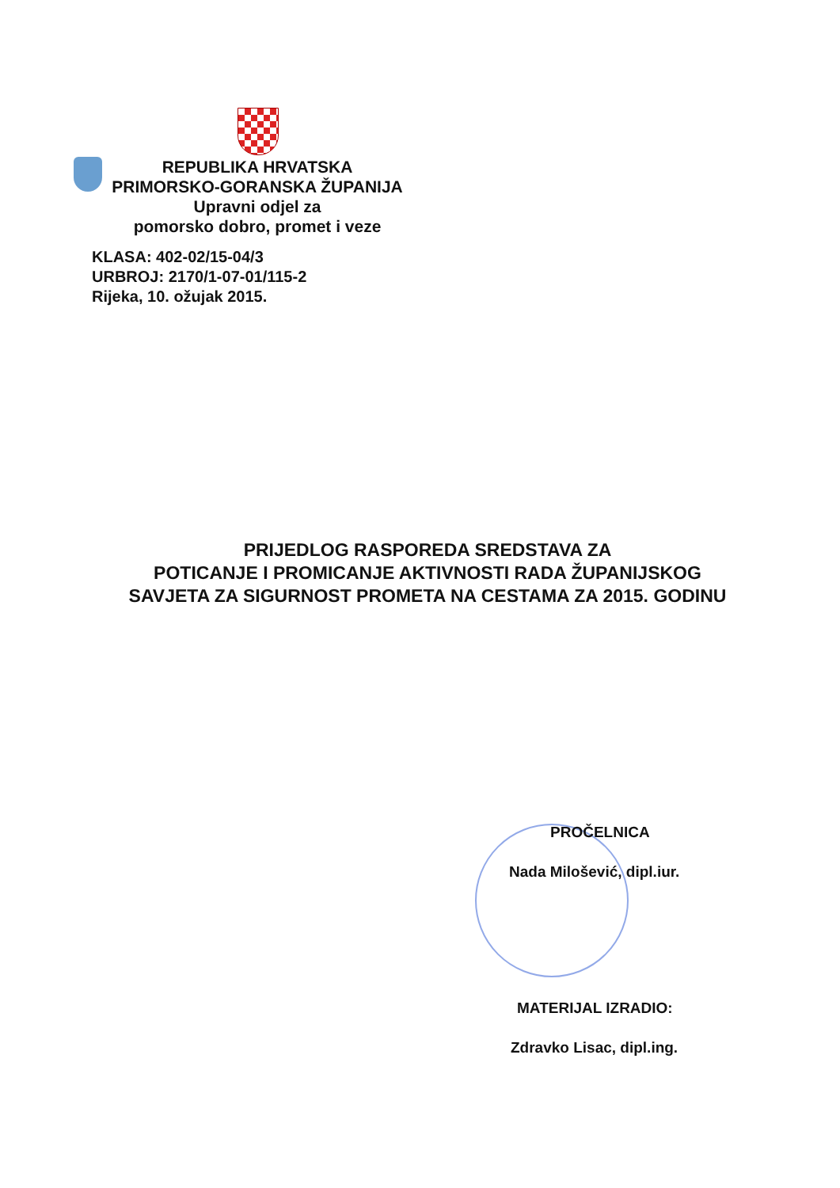REPUBLIKA HRVATSKA
PRIMORSKO-GORANSKA ŽUPANIJA
Upravni odjel za
pomorsko dobro, promet i veze
KLASA: 402-02/15-04/3
URBROJ: 2170/1-07-01/115-2
Rijeka, 10. ožujak 2015.
PRIJEDLOG RASPOREDA SREDSTAVA ZA
POTICANJE I PROMICANJE AKTIVNOSTI RADA ŽUPANIJSKOG
SAVJETA ZA SIGURNOST PROMETA NA CESTAMA ZA 2015. GODINU
PROČELNICA
Nada Milošević, dipl.iur.
MATERIJAL IZRADIO:
Zdravko Lisac, dipl.ing.